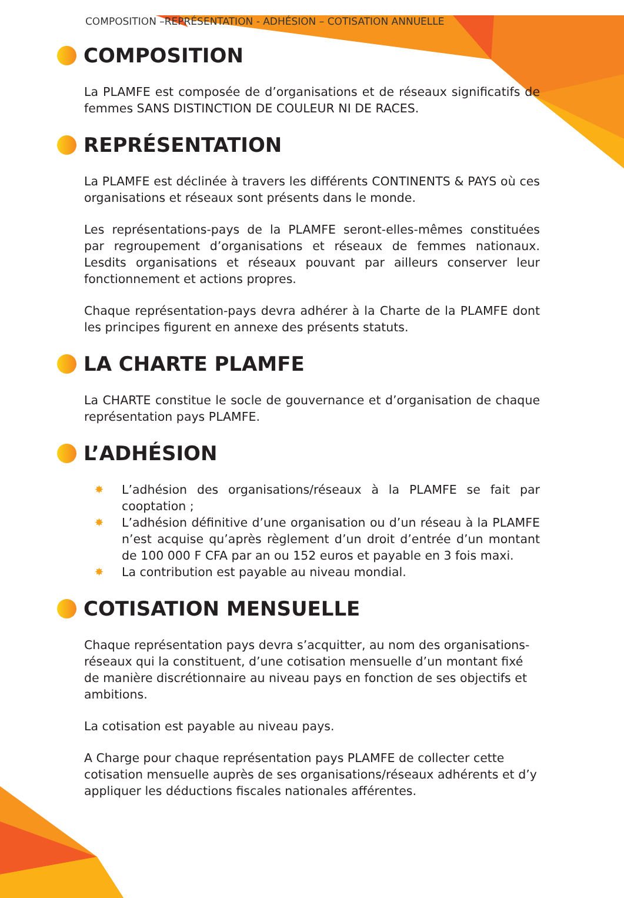COMPOSITION –REPRÉSENTATION - ADHÉSION – COTISATION ANNUELLE
COMPOSITION
La PLAMFE est composée de d’organisations et de réseaux significatifs de femmes SANS DISTINCTION DE COULEUR NI DE RACES.
REPRÉSENTATION
La PLAMFE est déclinée à travers les différents CONTINENTS & PAYS où ces organisations et réseaux sont présents dans le monde.
Les représentations-pays de la PLAMFE seront-elles-mêmes constituées par regroupement d’organisations et réseaux de femmes nationaux. Lesdits organisations et réseaux pouvant par ailleurs conserver leur fonctionnement et actions propres.
Chaque représentation-pays devra adhérer à la Charte de la PLAMFE dont les principes figurent en annexe des présents statuts.
LA CHARTE PLAMFE
La CHARTE constitue le socle de gouvernance et d’organisation de chaque représentation pays PLAMFE.
L’ADHÉSION
✸ L’adhésion des organisations/réseaux à la PLAMFE se fait par cooptation ;
✸ L’adhésion définitive d’une organisation ou d’un réseau à la PLAMFE n’est acquise qu’après règlement d’un droit d’entrée d’un montant de 100 000 F CFA par an ou 152 euros et payable en 3 fois maxi.
✸ La contribution est payable au niveau mondial.
COTISATION MENSUELLE
Chaque représentation pays devra s’acquitter, au nom des organisations-réseaux qui la constituent, d’une cotisation mensuelle d’un montant fixé de manière discrétionnaire au niveau pays en fonction de ses objectifs et ambitions.
La cotisation est payable au niveau pays.
A Charge pour chaque représentation pays PLAMFE de collecter cette cotisation mensuelle auprès de ses organisations/réseaux adhérents et d’y appliquer les déductions fiscales nationales afférentes.